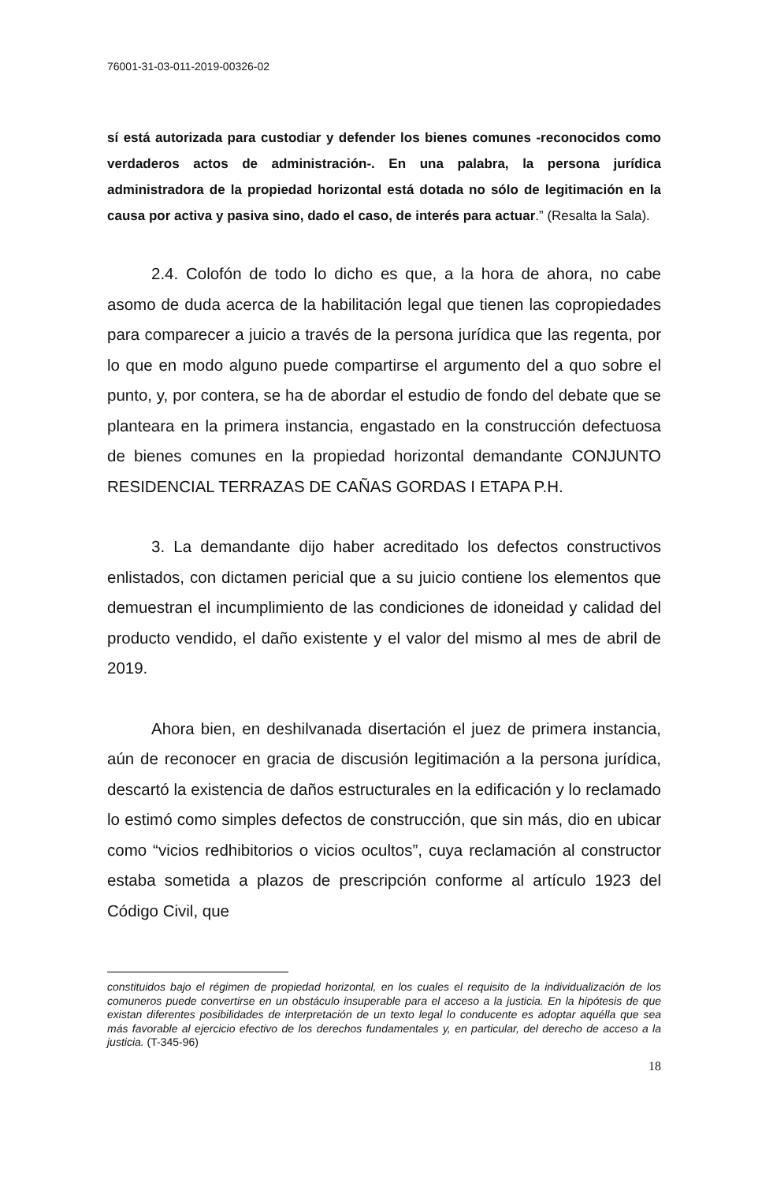76001-31-03-011-2019-00326-02
sí está autorizada para custodiar y defender los bienes comunes -reconocidos como verdaderos actos de administración-. En una palabra, la persona jurídica administradora de la propiedad horizontal está dotada no sólo de legitimación en la causa por activa y pasiva sino, dado el caso, de interés para actuar.” (Resalta la Sala).
2.4. Colofón de todo lo dicho es que, a la hora de ahora, no cabe asomo de duda acerca de la habilitación legal que tienen las copropiedades para comparecer a juicio a través de la persona jurídica que las regenta, por lo que en modo alguno puede compartirse el argumento del a quo sobre el punto, y, por contera, se ha de abordar el estudio de fondo del debate que se planteara en la primera instancia, engastado en la construcción defectuosa de bienes comunes en la propiedad horizontal demandante CONJUNTO RESIDENCIAL TERRAZAS DE CAÑAS GORDAS I ETAPA P.H.
3. La demandante dijo haber acreditado los defectos constructivos enlistados, con dictamen pericial que a su juicio contiene los elementos que demuestran el incumplimiento de las condiciones de idoneidad y calidad del producto vendido, el daño existente y el valor del mismo al mes de abril de 2019.
Ahora bien, en deshilvanada disertación el juez de primera instancia, aún de reconocer en gracia de discusión legitimación a la persona jurídica, descartó la existencia de daños estructurales en la edificación y lo reclamado lo estimó como simples defectos de construcción, que sin más, dio en ubicar como “vicios redhibitorios o vicios ocultos”, cuya reclamación al constructor estaba sometida a plazos de prescripción conforme al artículo 1923 del Código Civil, que
constituidos bajo el régimen de propiedad horizontal, en los cuales el requisito de la individualización de los comuneros puede convertirse en un obstáculo insuperable para el acceso a la justicia. En la hipótesis de que existan diferentes posibilidades de interpretación de un texto legal lo conducente es adoptar aquélla que sea más favorable al ejercicio efectivo de los derechos fundamentales y, en particular, del derecho de acceso a la justicia. (T-345-96)
18